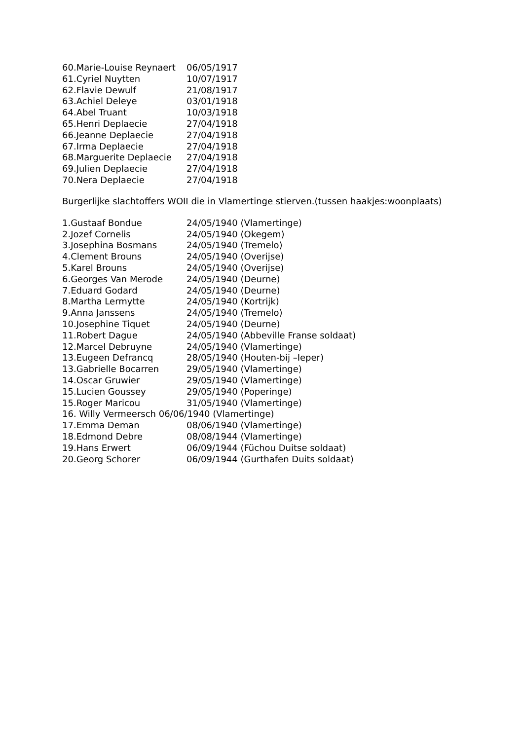60.Marie-Louise Reynaert 06/05/1917
61.Cyriel Nuytten 10/07/1917
62.Flavie Dewulf 21/08/1917
63.Achiel Deleye 03/01/1918
64.Abel Truant 10/03/1918
65.Henri Deplaecie 27/04/1918
66.Jeanne Deplaecie 27/04/1918
67.Irma Deplaecie 27/04/1918
68.Marguerite Deplaecie 27/04/1918
69.Julien Deplaecie 27/04/1918
70.Nera Deplaecie 27/04/1918
Burgerlijke slachtoffers WOII die in Vlamertinge stierven.(tussen haakjes:woonplaats)
1.Gustaaf Bondue 24/05/1940 (Vlamertinge)
2.Jozef Cornelis 24/05/1940 (Okegem)
3.Josephina Bosmans 24/05/1940 (Tremelo)
4.Clement Brouns 24/05/1940 (Overijse)
5.Karel Brouns 24/05/1940 (Overijse)
6.Georges Van Merode 24/05/1940 (Deurne)
7.Eduard Godard 24/05/1940 (Deurne)
8.Martha Lermytte 24/05/1940 (Kortrijk)
9.Anna Janssens 24/05/1940 (Tremelo)
10.Josephine Tiquet 24/05/1940 (Deurne)
11.Robert Dague 24/05/1940 (Abbeville Franse soldaat)
12.Marcel Debruyne 24/05/1940 (Vlamertinge)
13.Eugeen Defrancq 28/05/1940 (Houten-bij –Ieper)
13.Gabrielle Bocarren 29/05/1940 (Vlamertinge)
14.Oscar Gruwier 29/05/1940 (Vlamertinge)
15.Lucien Goussey 29/05/1940 (Poperinge)
15.Roger Maricou 31/05/1940 (Vlamertinge)
16. Willy Vermeersch 06/06/1940 (Vlamertinge)
17.Emma Deman 08/06/1940 (Vlamertinge)
18.Edmond Debre 08/08/1944 (Vlamertinge)
19.Hans Erwert 06/09/1944 (Füchou Duitse soldaat)
20.Georg Schorer 06/09/1944 (Gurthafen Duits soldaat)